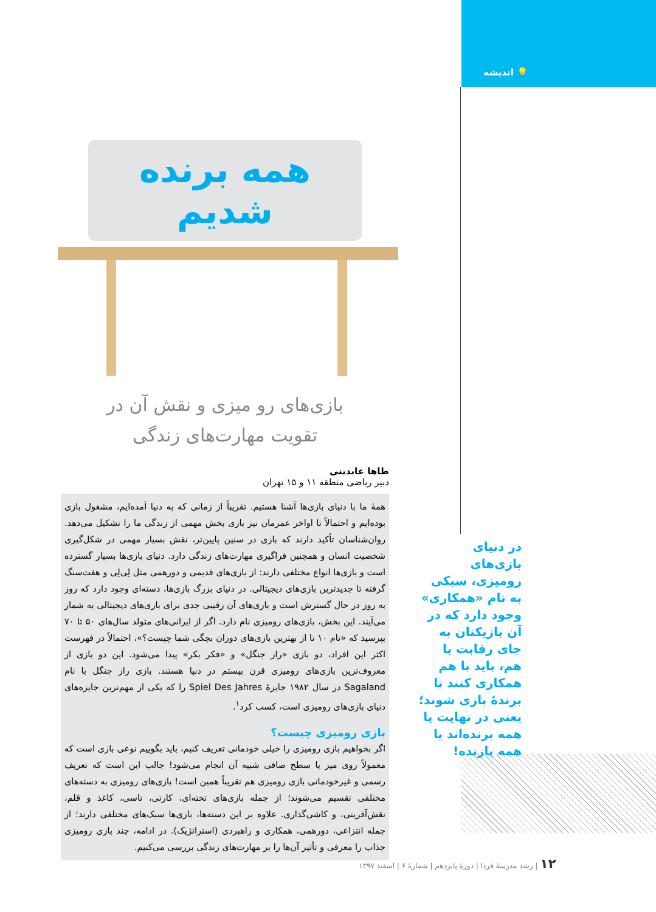💡 اندیشه
همه برنده شدیم
بازی‌های رو میزی و نقش آن در
تقویت مهارت‌های زندگی
طاها عابدینی
دبیر ریاضی منطقه ۱۱ و ۱۵ تهران
همهٔ ما با دنیای بازی‌ها آشنا هستیم. تقریباً از زمانی که به دنیا آمده‌ایم، مشغول بازی بوده‌ایم و احتمالاً تا اواخر عمرمان نیز بازی بخش مهمی از زندگی ما را تشکیل می‌دهد. روان‌شناسان تأکید دارند که بازی در سنین پایین‌تر، نقش بسیار مهمی در شکل‌گیری شخصیت انسان و همچنین فراگیری مهارت‌های زندگی دارد. دنیای بازی‌ها بسیار گسترده است و بازی‌ها انواع مختلفی دارند: از بازی‌های قدیمی و دورهمی مثل لِی‌لِی و هفت‌سنگ گرفته تا جدیدترین بازی‌های دیجیتالی. در دنیای بزرگ بازی‌ها، دسته‌ای وجود دارد که روز به روز در حال گسترش است و بازی‌های آن رقیبی جدی برای بازی‌های دیجیتالی به شمار می‌آیند. این بخش، بازی‌های رومیزی نام دارد. اگر از ایرانی‌های متولد سال‌های ۵۰ تا ۷۰ بپرسید که «نام ۱۰ تا از بهترین بازی‌های دوران بچگی شما چیست؟»، احتمالاً در فهرست اکثر این افراد، دو بازی «راز جنگل» و «فکر بکر» پیدا می‌شود. این دو بازی از معروف‌ترین بازی‌های رومیزی قرن بیستم در دنیا هستند. بازی راز جنگل با نام Sagaland در سال ۱۹۸۲ جایزهٔ Spiel Des Jahres را که یکی از مهم‌ترین جایزه‌های دنیای بازی‌های رومیزی است، کسب کرد<sup>۱</sup>.
بازی رومیزی چیست؟
اگر بخواهیم بازی رومیزی را خیلی خودمانی تعریف کنیم، باید بگوییم نوعی بازی است که معمولاً روی میز یا سطح صافی شبیه آن انجام می‌شود! جالب این است که تعریف رسمی و غیرخودمانی بازی رومیزی هم تقریباً همین است! بازی‌های رومیزی به دسته‌های مختلفی تقسیم می‌شوند؛ از جمله بازی‌های تخته‌ای، کارتی، تاسی، کاغذ و قلم، نقش‌آفرینی، و کاشی‌گذاری. علاوه بر این دسته‌ها، بازی‌ها سبک‌های مختلفی دارند؛ از جمله انتزاعی، دورهمی، همکاری و راهبردی (استراتژیک). در ادامه، چند بازی رومیزی جذاب را معرفی و تأثیر آن‌ها را بر مهارت‌های زندگی بررسی می‌کنیم.
در دنیای بازی‌های رومیزی، سبکی به نام «همکاری» وجود دارد که در آن بازیکنان به جای رقابت با هم، باید با هم همکاری کنند تا برندهٔ بازی شوند؛ یعنی در نهایت یا همه برنده‌اند یا همه بازنده!
۱۲ | رشد مدرسهٔ فردا | دورهٔ پانزدهم | شمارهٔ ۶ | اسفند ۱۳۹۷